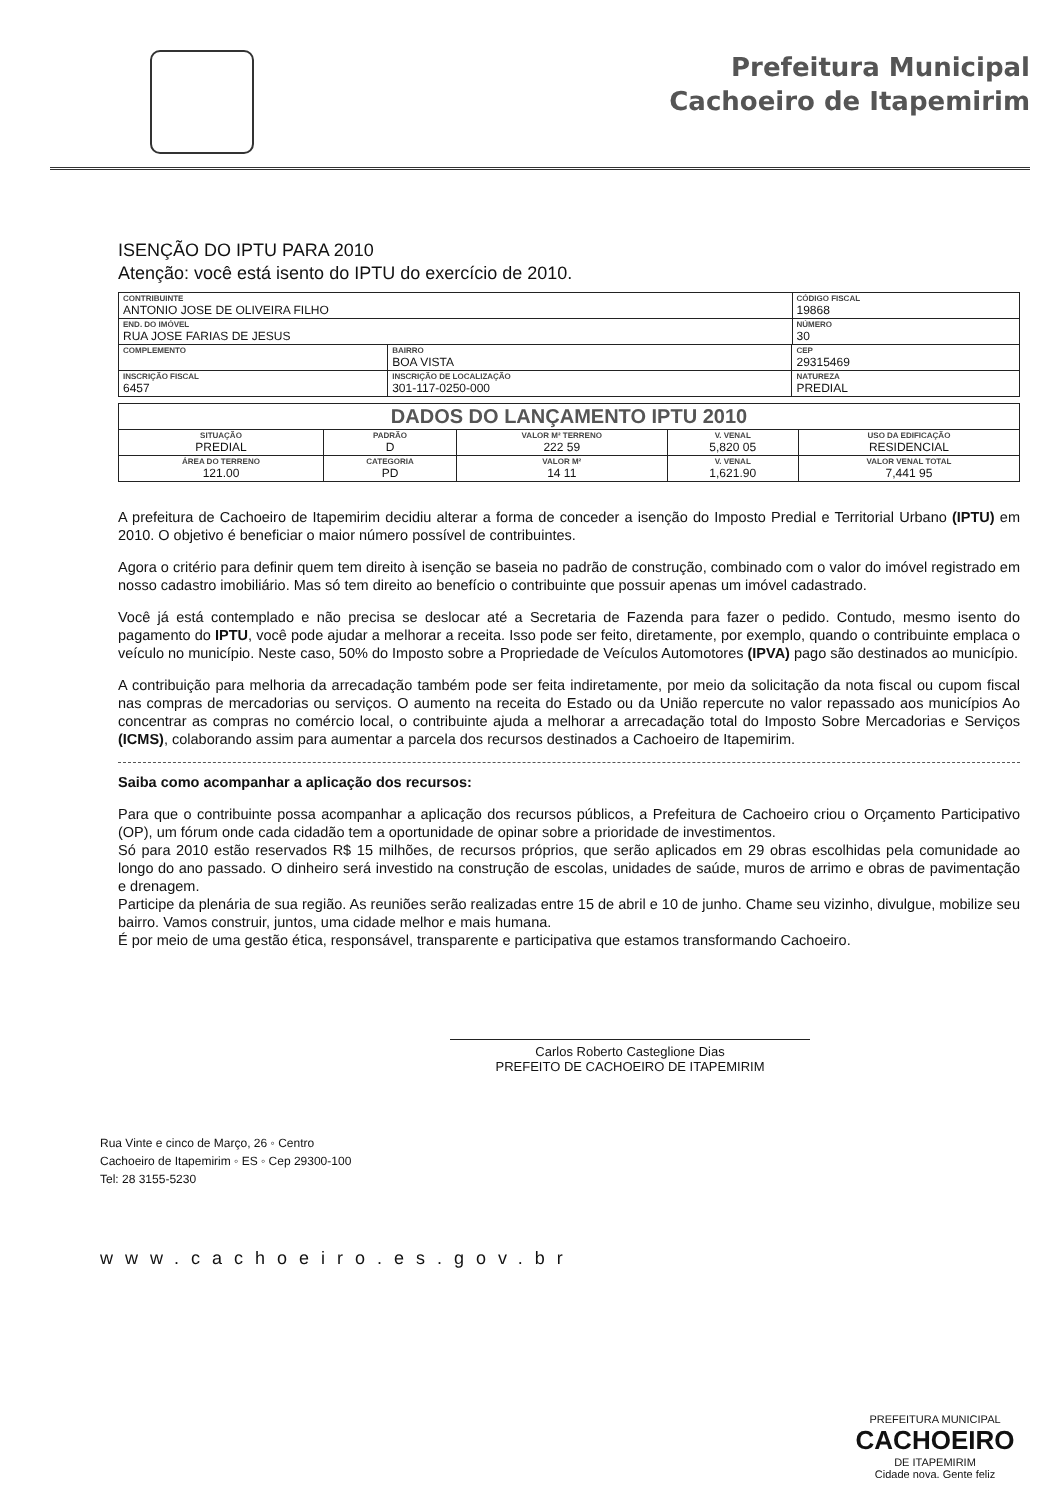Prefeitura Municipal
Cachoeiro de Itapemirim
ISENÇÃO DO IPTU PARA 2010
Atenção: você está isento do IPTU do exercício de 2010.
| CONTRIBUINTE ANTONIO JOSE DE OLIVEIRA FILHO | | | CÓDIGO FISCAL 19868 |
| END. DO IMÓVEL RUA JOSE FARIAS DE JESUS | | | NÚMERO 30 |
| COMPLEMENTO | BAIRRO BOA VISTA | CEP 29315469 | |
| INSCRIÇÃO FISCAL 6457 | INSCRIÇÃO DE LOCALIZAÇÃO 301-117-0250-000 | NATUREZA PREDIAL | |
| DADOS DO LANÇAMENTO IPTU 2010 | | | | |
| --- | --- | --- | --- | --- |
| SITUAÇÃO PREDIAL | PADRÃO D | VALOR M² TERRENO 222 59 | V. VENAL 5,820 05 | USO DA EDIFICAÇÃO RESIDENCIAL |
| ÁREA DO TERRENO 121.00 | CATEGORIA PD | VALOR M² 14 11 | V. VENAL 1,621.90 | VALOR VENAL TOTAL 7,441 95 |
A prefeitura de Cachoeiro de Itapemirim decidiu alterar a forma de conceder a isenção do Imposto Predial e Territorial Urbano (IPTU) em 2010. O objetivo é beneficiar o maior número possível de contribuintes.
Agora o critério para definir quem tem direito à isenção se baseia no padrão de construção, combinado com o valor do imóvel registrado em nosso cadastro imobiliário. Mas só tem direito ao benefício o contribuinte que possuir apenas um imóvel cadastrado.
Você já está contemplado e não precisa se deslocar até a Secretaria de Fazenda para fazer o pedido. Contudo, mesmo isento do pagamento do IPTU, você pode ajudar a melhorar a receita. Isso pode ser feito, diretamente, por exemplo, quando o contribuinte emplaca o veículo no município. Neste caso, 50% do Imposto sobre a Propriedade de Veículos Automotores (IPVA) pago são destinados ao município.
A contribuição para melhoria da arrecadação também pode ser feita indiretamente, por meio da solicitação da nota fiscal ou cupom fiscal nas compras de mercadorias ou serviços. O aumento na receita do Estado ou da União repercute no valor repassado aos municípios Ao concentrar as compras no comércio local, o contribuinte ajuda a melhorar a arrecadação total do Imposto Sobre Mercadorias e Serviços (ICMS), colaborando assim para aumentar a parcela dos recursos destinados a Cachoeiro de Itapemirim.
Saiba como acompanhar a aplicação dos recursos:
Para que o contribuinte possa acompanhar a aplicação dos recursos públicos, a Prefeitura de Cachoeiro criou o Orçamento Participativo (OP), um fórum onde cada cidadão tem a oportunidade de opinar sobre a prioridade de investimentos.
Só para 2010 estão reservados R$ 15 milhões, de recursos próprios, que serão aplicados em 29 obras escolhidas pela comunidade ao longo do ano passado. O dinheiro será investido na construção de escolas, unidades de saúde, muros de arrimo e obras de pavimentação e drenagem.
Participe da plenária de sua região. As reuniões serão realizadas entre 15 de abril e 10 de junho. Chame seu vizinho, divulgue, mobilize seu bairro. Vamos construir, juntos, uma cidade melhor e mais humana.
É por meio de uma gestão ética, responsável, transparente e participativa que estamos transformando Cachoeiro.
Carlos Roberto Casteglione Dias
PREFEITO DE CACHOEIRO DE ITAPEMIRIM
Rua Vinte e cinco de Março, 26 ◦ Centro
Cachoeiro de Itapemirim ◦ ES ◦ Cep 29300-100
Tel: 28 3155-5230
www.cachoeiro.es.gov.br
PREFEITURA MUNICIPAL
CACHOEIRO
DE ITAPEMIRIM
Cidade nova. Gente feliz